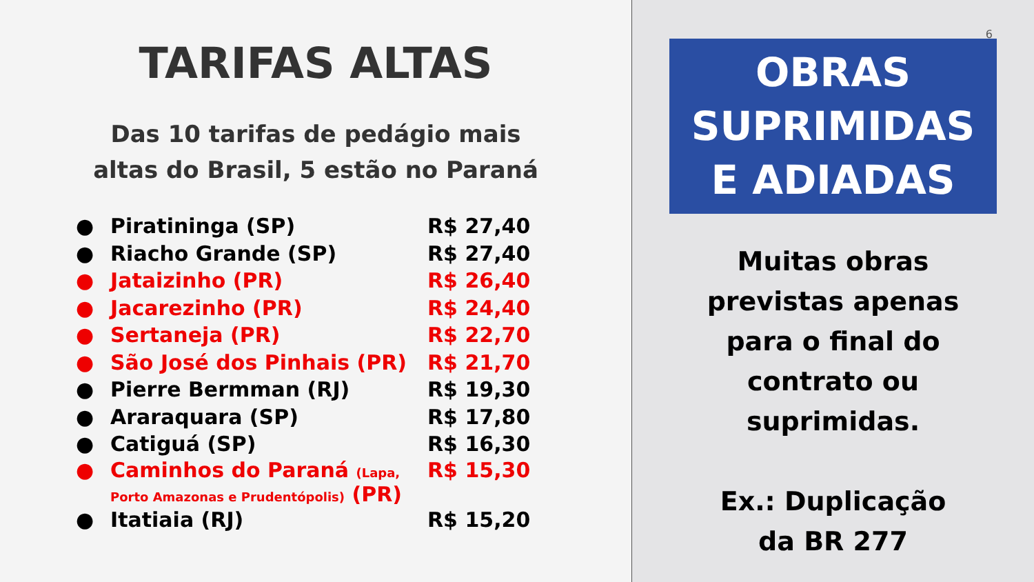TARIFAS ALTAS
Das 10 tarifas de pedágio mais
altas do Brasil, 5 estão no Paraná
| ● | Piratininga (SP) | R$ 27,40 |
| ● | Riacho Grande (SP) | R$ 27,40 |
| ● | Jataizinho (PR) | R$ 26,40 |
| ● | Jacarezinho (PR) | R$ 24,40 |
| ● | Sertaneja (PR) | R$ 22,70 |
| ● | São José dos Pinhais (PR) | R$ 21,70 |
| ● | Pierre Bermman (RJ) | R$ 19,30 |
| ● | Araraquara (SP) | R$ 17,80 |
| ● | Catiguá (SP) | R$ 16,30 |
| ● | Caminhos do Paraná (Lapa, Porto Amazonas e Prudentópolis) (PR) | R$ 15,30 |
| ● | Itatiaia (RJ) | R$ 15,20 |
6
OBRAS
SUPRIMIDAS
E ADIADAS
Muitas obras
previstas apenas
para o final do
contrato ou
suprimidas.
Ex.: Duplicação
da BR 277